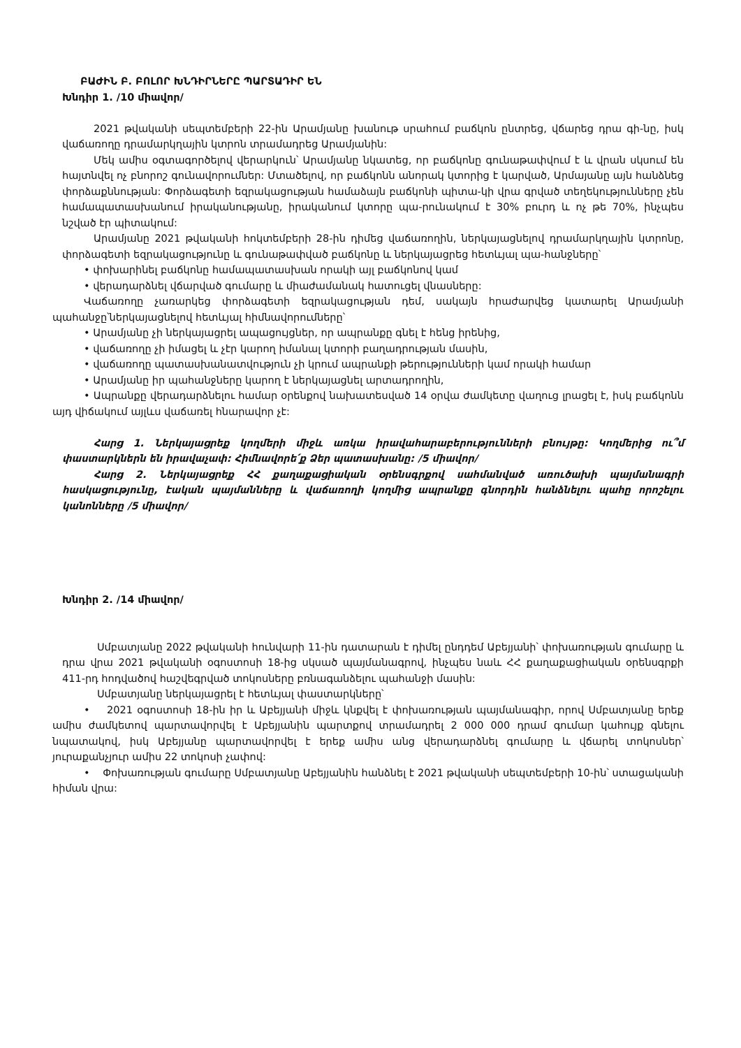ԲԱԺԻՆ Բ. ԲՈԼՈՐ ԽՆԴԻՐՆԵՐԸ ՊԱՐՏԱԴԻՐ ԵՆ
Խնդիր 1. /10 միավոր/
2021 թվականի սեպտեմբերի 22-ին Արամյանը խանութ սրահում բաճկոն ընտրեց, վճարեց դրա գի-նը, իսկ վաճառողը դրամարկղային կտրոն տրամադրեց Արամյանին:
Մեկ ամիս օգտագործելով վերարկուն՝ Արամյանը նկատեց, որ բաճկոնը գունաթափվում է և վրան սկսում են հայտնվել ոչ բնորոշ գունավորումներ: Մտածելով, որ բաճկոնն անորակ կտորից է կարված, Արմայանը այն հանձնեց փորձաքննության: Փորձագետի եզրակացության համաձայն բաճկոնի պիտա-կի վրա գրված տեղեկությունները չեն համապատասխանում իրականությանը, իրականում կտորը պա-րունակում է 30% բուրդ և ոչ թե 70%, ինչպես նշված էր պիտակում:
Արամյանը 2021 թվականի հոկտեմբերի 28-ին դիմեց վաճառողին, ներկայացնելով դրամարկղային կտրոնը, փորձագետի եզրակացությունը և գունաթափված բաճկոնը և ներկայացրեց հետևյալ պա-հանջները՝
• փոխարինել բաճկոնը համապատասխան որակի այլ բաճկոնով կամ
• վերադարձնել վճարված գումարը և միաժամանակ հատուցել վնասները:
Վաճառողը չառարկեց փորձագետի եզրակացության դեմ, սակայն հրաժարվեց կատարել Արամյանի պահանջը՝ներկայացնելով հետևյալ հիմնավորումները՝
• Արամյանը չի ներկայացրել ապացույցներ, որ ապրանքը գնել է հենց իրենից,
• վաճառողը չի իմացել և չէր կարող իմանալ կտորի բաղադրության մասին,
• վաճառողը պատասխանատվություն չի կրում ապրանքի թերությունների կամ որակի համար
• Արամյանը իր պահանջները կարող է ներկայացնել արտադրողին,
• Ապրանքը վերադարձնելու համար օրենքով նախատեսված 14 օրվա ժամկետը վաղուց լրացել է, իսկ բաճկոնն այդ վիճակում այլևս վաճառել հնարավոր չէ:
Հարց 1. Ներկայացրեք կողմերի միջև առկա իրավահարաբերությունների բնույթը: Կողմերից ու՞մ փաստարկներն են իրավաչափ: Հիմնավորե՛ք Ձեր պատասխանը: /5 միավոր/
Հարց 2. Ներկայացրեք ՀՀ քաղաքացիական օրենսգրքով սահմանված առուծախի պայմանագրի հասկացությունը, էական պայմանները և վաճառողի կողմից ապրանքը գնորդին հանձնելու պահը որոշելու կանոնները /5 միավոր/
Խնդիր 2. /14 միավոր/
Սմբատյանը 2022 թվականի հունվարի 11-ին դատարան է դիմել ընդդեմ Աբեյյանի՝ փոխառության գումարը և դրա վրա 2021 թվականի օգոստոսի 18-ից սկսած պայմանագրով, ինչպես նաև ՀՀ քաղաքացիական օրենսգրքի 411-րդ հոդվածով հաշվեգրված տոկոսները բռնագանձելու պահանջի մասին:
Սմբատյանը ներկայացրել է հետևյալ փաստարկները՝
• 2021 օգոստոսի 18-ին իր և Աբեյյանի միջև կնքվել է փոխառության պայմանագիր, որով Սմբատյանը երեք ամիս ժամկետով պարտավորվել է Աբեյյանին պարտքով տրամադրել 2 000 000 դրամ գումար կահույք գնելու նպատակով, իսկ Աբեյյանը պարտավորվել է երեք ամիս անց վերադարձնել գումարը և վճարել տոկոսներ՝ յուրաքանչյուր ամիս 22 տոկոսի չափով:
• Փոխառության գումարը Սմբատյանը Աբեյյանին հանձնել է 2021 թվականի սեպտեմբերի 10-ին՝ ստացականի հիման վրա: